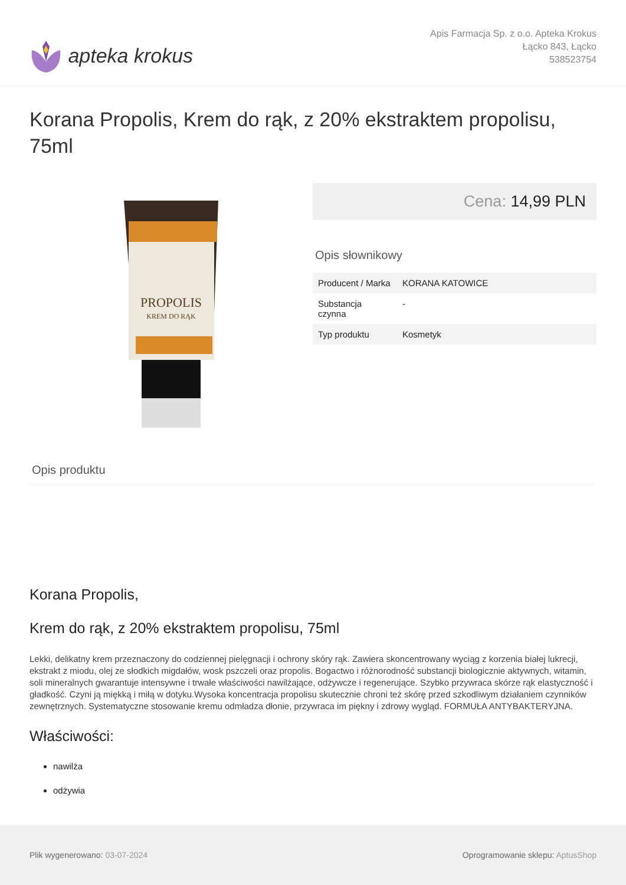apteka krokus
Apis Farmacja Sp. z o.o. Apteka Krokus
Łącko 843, Łącko
538523754
Korana Propolis, Krem do rąk, z 20% ekstraktem propolisu, 75ml
PROPOLIS
KREM DO RĄK
Cena: 14,99 PLN
Opis słownikowy
| Producent / Marka | KORANA KATOWICE |
| Substancja czynna | - |
| Typ produktu | Kosmetyk |
Opis produktu
Korana Propolis,
Krem do rąk, z 20% ekstraktem propolisu, 75ml
Lekki, delikatny krem przeznaczony do codziennej pielęgnacji i ochrony skóry rąk. Zawiera skoncentrowany wyciąg z korzenia białej lukrecji, ekstrakt z miodu, olej ze słodkich migdałów, wosk pszczeli oraz propolis. Bogactwo i różnorodność substancji biologicznie aktywnych, witamin, soli mineralnych gwarantuje intensywne i trwałe właściwości nawilżające, odżywcze i regenerujące. Szybko przywraca skórze rąk elastyczność i gładkość. Czyni ją miękką i miłą w dotyku.Wysoka koncentracja propolisu skutecznie chroni też skórę przed szkodliwym działaniem czynników zewnętrznych. Systematyczne stosowanie kremu odmładza dłonie, przywraca im piękny i zdrowy wygląd. FORMUŁA ANTYBAKTERYJNA.
Właściwości:
nawilża
odżywia
Plik wygenerowano: 03-07-2024
Oprogramowanie sklepu: AptusShop